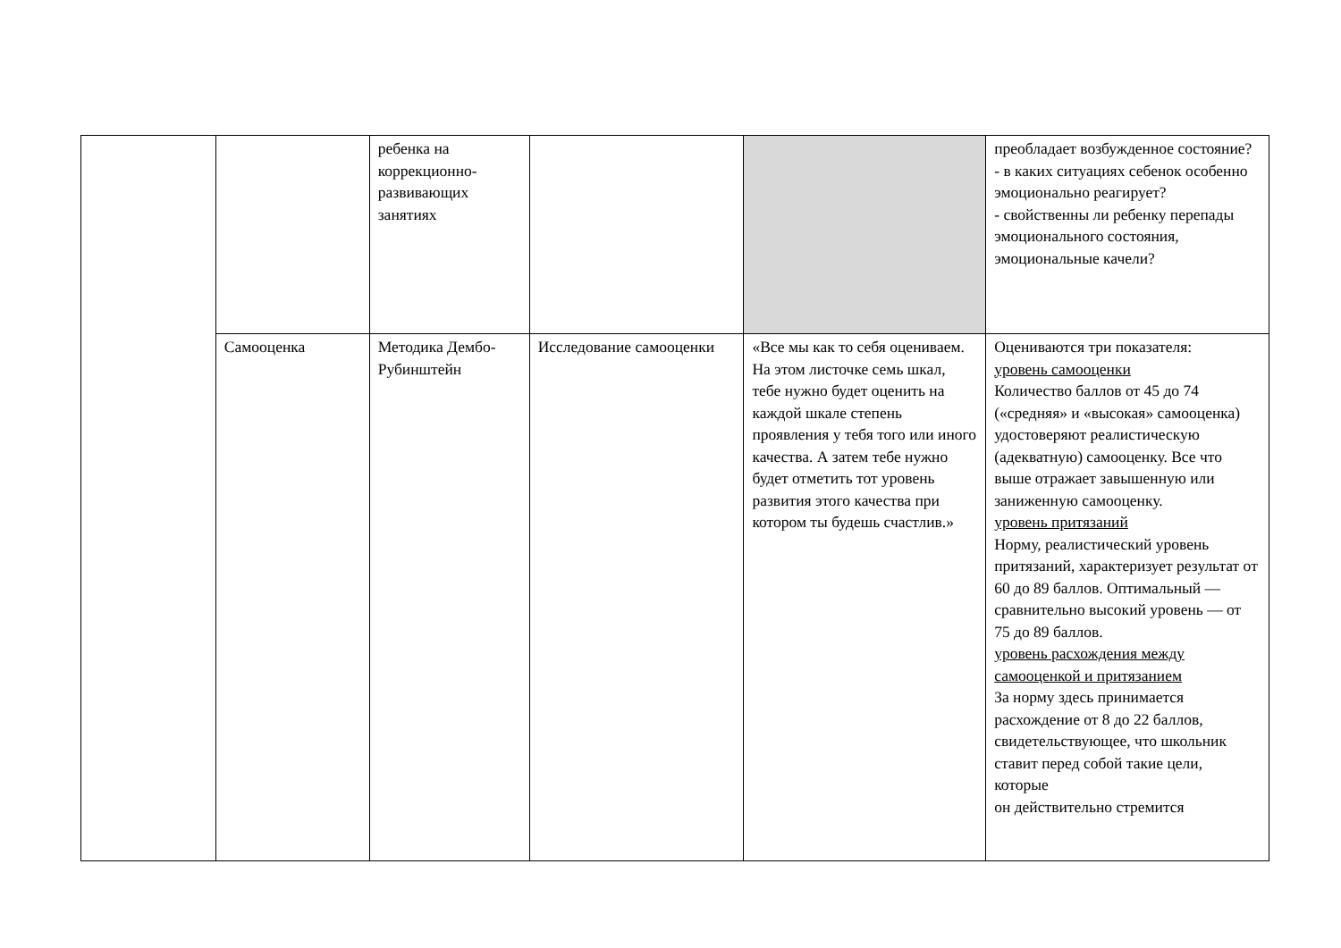| | | ребенка на коррекционно-развивающих занятиях | | | преобладает возбужденное состояние? - в каких ситуациях себенок особенно эмоционально реагирует? - свойственны ли ребенку перепады эмоционального состояния, эмоциональные качели? |
| | Самооценка | Методика Дембо-Рубинштейн | Исследование самооценки | «Все мы как то себя оцениваем. На этом листочке семь шкал, тебе нужно будет оценить на каждой шкале степень проявления у тебя того или иного качества. А затем тебе нужно будет отметить тот уровень развития этого качества при котором ты будешь счастлив.» | Оцениваются три показателя: уровень самооценки Количество баллов от 45 до 74 («средняя» и «высокая» самооценка) удостоверяют реалистическую (адекватную) самооценку. Все что выше отражает завышенную или заниженную самооценку. уровень притязаний Норму, реалистический уровень притязаний, характеризует результат от 60 до 89 баллов. Оптимальный — сравнительно высокий уровень — от 75 до 89 баллов. уровень расхождения между самооценкой и притязанием За норму здесь принимается расхождение от 8 до 22 баллов, свидетельствующее, что школьник ставит перед собой такие цели, которые он действительно стремится |